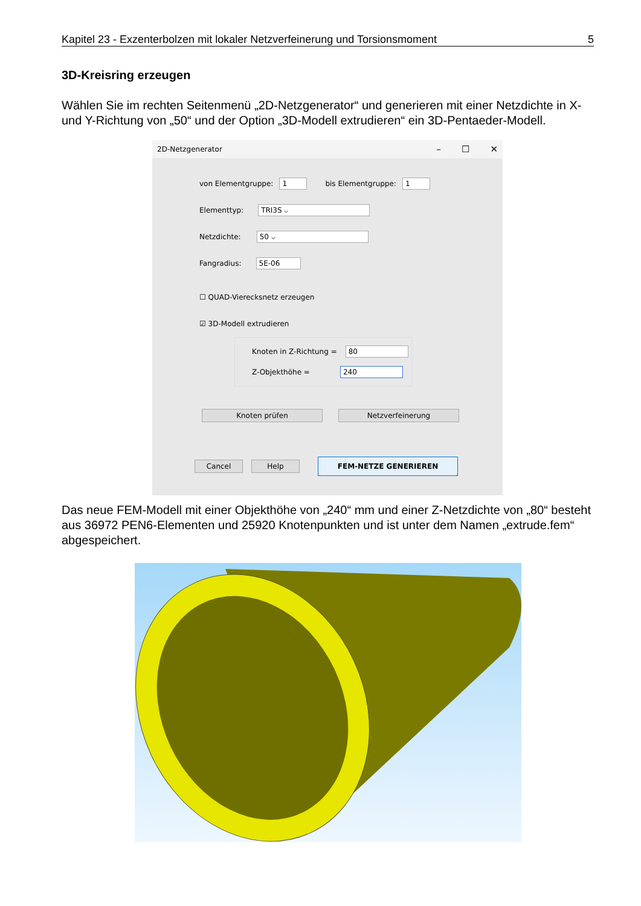Kapitel 23 - Exzenterbolzen mit lokaler Netzverfeinerung und Torsionsmoment 5
3D-Kreisring erzeugen
Wählen Sie im rechten Seitenmenü „2D-Netzgenerator“ und generieren mit einer Netzdichte in X- und Y-Richtung von „50“ und der Option „3D-Modell extrudieren“ ein 3D-Pentaeder-Modell.
2D-Netzgenerator – ☐ ✕
von Elementgruppe: 1 bis Elementgruppe: 1
Elementtyp: TRI3S ⌵
Netzdichte: 50 ⌵
Fangradius: 5E-06
☐ QUAD-Vierecksnetz erzeugen
☑ 3D-Modell extrudieren
Knoten in Z-Richtung = 80
Z-Objekthöhe = 240
Knoten prüfen Netzverfeinerung
Cancel Help FEM-NETZE GENERIEREN
Das neue FEM-Modell mit einer Objekthöhe von „240“ mm und einer Z-Netzdichte von „80“ besteht aus 36972 PEN6-Elementen und 25920 Knotenpunkten und ist unter dem Namen „extrude.fem“ abgespeichert.